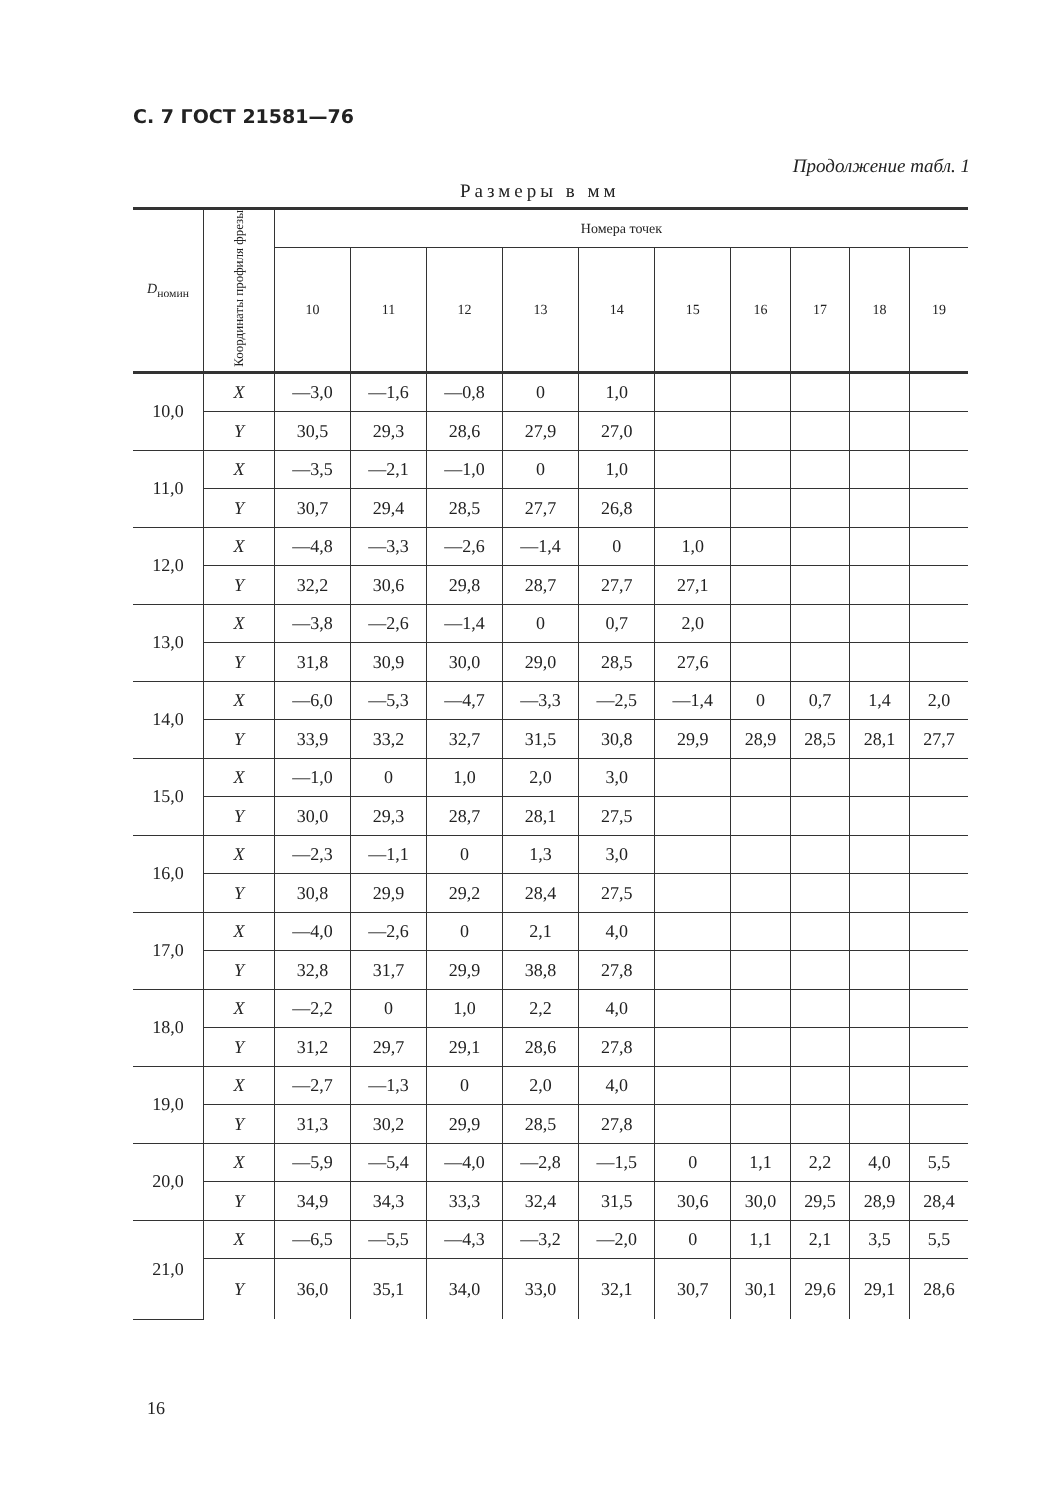С. 7 ГОСТ 21581—76
Продолжение табл. 1
Размеры в мм
| D<sub>номин</sub> | Координаты профиля фрезы | Номера точек | | | | | | | | | |
| --- | --- | --- | --- | --- | --- | --- | --- | --- | --- | --- | --- |
| | | 10 | 11 | 12 | 13 | 14 | 15 | 16 | 17 | 18 | 19 |
| 10,0 | X | —3,0 | —1,6 | —0,8 | 0 | 1,0 | | | | | |
| | Y | 30,5 | 29,3 | 28,6 | 27,9 | 27,0 | | | | | |
| 11,0 | X | —3,5 | —2,1 | —1,0 | 0 | 1,0 | | | | | |
| | Y | 30,7 | 29,4 | 28,5 | 27,7 | 26,8 | | | | | |
| 12,0 | X | —4,8 | —3,3 | —2,6 | —1,4 | 0 | 1,0 | | | | |
| | Y | 32,2 | 30,6 | 29,8 | 28,7 | 27,7 | 27,1 | | | | |
| 13,0 | X | —3,8 | —2,6 | —1,4 | 0 | 0,7 | 2,0 | | | | |
| | Y | 31,8 | 30,9 | 30,0 | 29,0 | 28,5 | 27,6 | | | | |
| 14,0 | X | —6,0 | —5,3 | —4,7 | —3,3 | —2,5 | —1,4 | 0 | 0,7 | 1,4 | 2,0 |
| | Y | 33,9 | 33,2 | 32,7 | 31,5 | 30,8 | 29,9 | 28,9 | 28,5 | 28,1 | 27,7 |
| 15,0 | X | —1,0 | 0 | 1,0 | 2,0 | 3,0 | | | | | |
| | Y | 30,0 | 29,3 | 28,7 | 28,1 | 27,5 | | | | | |
| 16,0 | X | —2,3 | —1,1 | 0 | 1,3 | 3,0 | | | | | |
| | Y | 30,8 | 29,9 | 29,2 | 28,4 | 27,5 | | | | | |
| 17,0 | X | —4,0 | —2,6 | 0 | 2,1 | 4,0 | | | | | |
| | Y | 32,8 | 31,7 | 29,9 | 38,8 | 27,8 | | | | | |
| 18,0 | X | —2,2 | 0 | 1,0 | 2,2 | 4,0 | | | | | |
| | Y | 31,2 | 29,7 | 29,1 | 28,6 | 27,8 | | | | | |
| 19,0 | X | —2,7 | —1,3 | 0 | 2,0 | 4,0 | | | | | |
| | Y | 31,3 | 30,2 | 29,9 | 28,5 | 27,8 | | | | | |
| 20,0 | X | —5,9 | —5,4 | —4,0 | —2,8 | —1,5 | 0 | 1,1 | 2,2 | 4,0 | 5,5 |
| | Y | 34,9 | 34,3 | 33,3 | 32,4 | 31,5 | 30,6 | 30,0 | 29,5 | 28,9 | 28,4 |
| 21,0 | X | —6,5 | —5,5 | —4,3 | —3,2 | —2,0 | 0 | 1,1 | 2,1 | 3,5 | 5,5 |
| | Y | 36,0 | 35,1 | 34,0 | 33,0 | 32,1 | 30,7 | 30,1 | 29,6 | 29,1 | 28,6 |
16